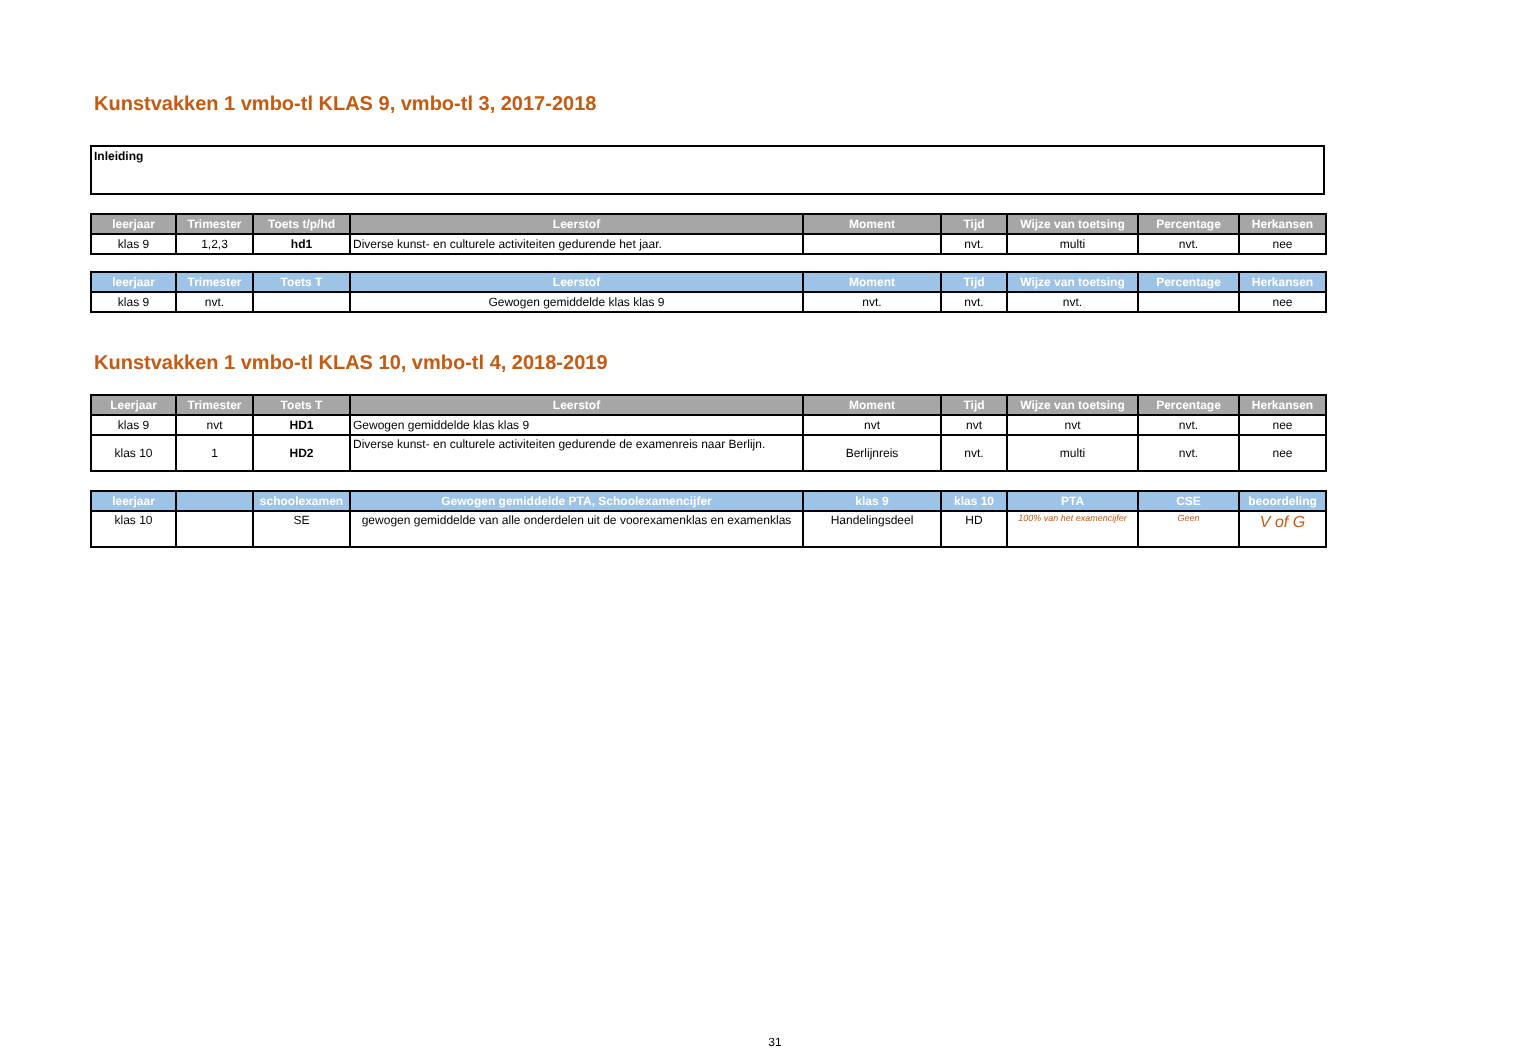Kunstvakken 1 vmbo-tl KLAS 9, vmbo-tl 3, 2017-2018
Inleiding
| leerjaar | Trimester | Toets t/p/hd | Leerstof | Moment | Tijd | Wijze van toetsing | Percentage | Herkansen |
| --- | --- | --- | --- | --- | --- | --- | --- | --- |
| klas 9 | 1,2,3 | hd1 | Diverse kunst- en culturele activiteiten gedurende het jaar. | | nvt. | multi | nvt. | nee |
| leerjaar | Trimester | Toets T | Leerstof | Moment | Tijd | Wijze van toetsing | Percentage | Herkansen |
| --- | --- | --- | --- | --- | --- | --- | --- | --- |
| klas 9 | nvt. | | Gewogen gemiddelde klas klas 9 | nvt. | nvt. | nvt. | | nee |
Kunstvakken 1 vmbo-tl KLAS 10, vmbo-tl 4, 2018-2019
| Leerjaar | Trimester | Toets T | Leerstof | Moment | Tijd | Wijze van toetsing | Percentage | Herkansen |
| --- | --- | --- | --- | --- | --- | --- | --- | --- |
| klas 9 | nvt | HD1 | Gewogen gemiddelde klas klas 9 | nvt | nvt | nvt | nvt. | nee |
| klas 10 | 1 | HD2 | Diverse kunst- en culturele activiteiten gedurende de examenreis naar Berlijn. | Berlijnreis | nvt. | multi | nvt. | nee |
| leerjaar | | schoolexamen | Gewogen gemiddelde PTA, Schoolexamencijfer | klas 9 | klas 10 | PTA | CSE | beoordeling |
| --- | --- | --- | --- | --- | --- | --- | --- | --- |
| klas 10 | | SE | gewogen gemiddelde van alle onderdelen uit de voorexamenklas en examenklas | Handelingsdeel | HD | 100% van het examencijfer | Geen | V of G |
31